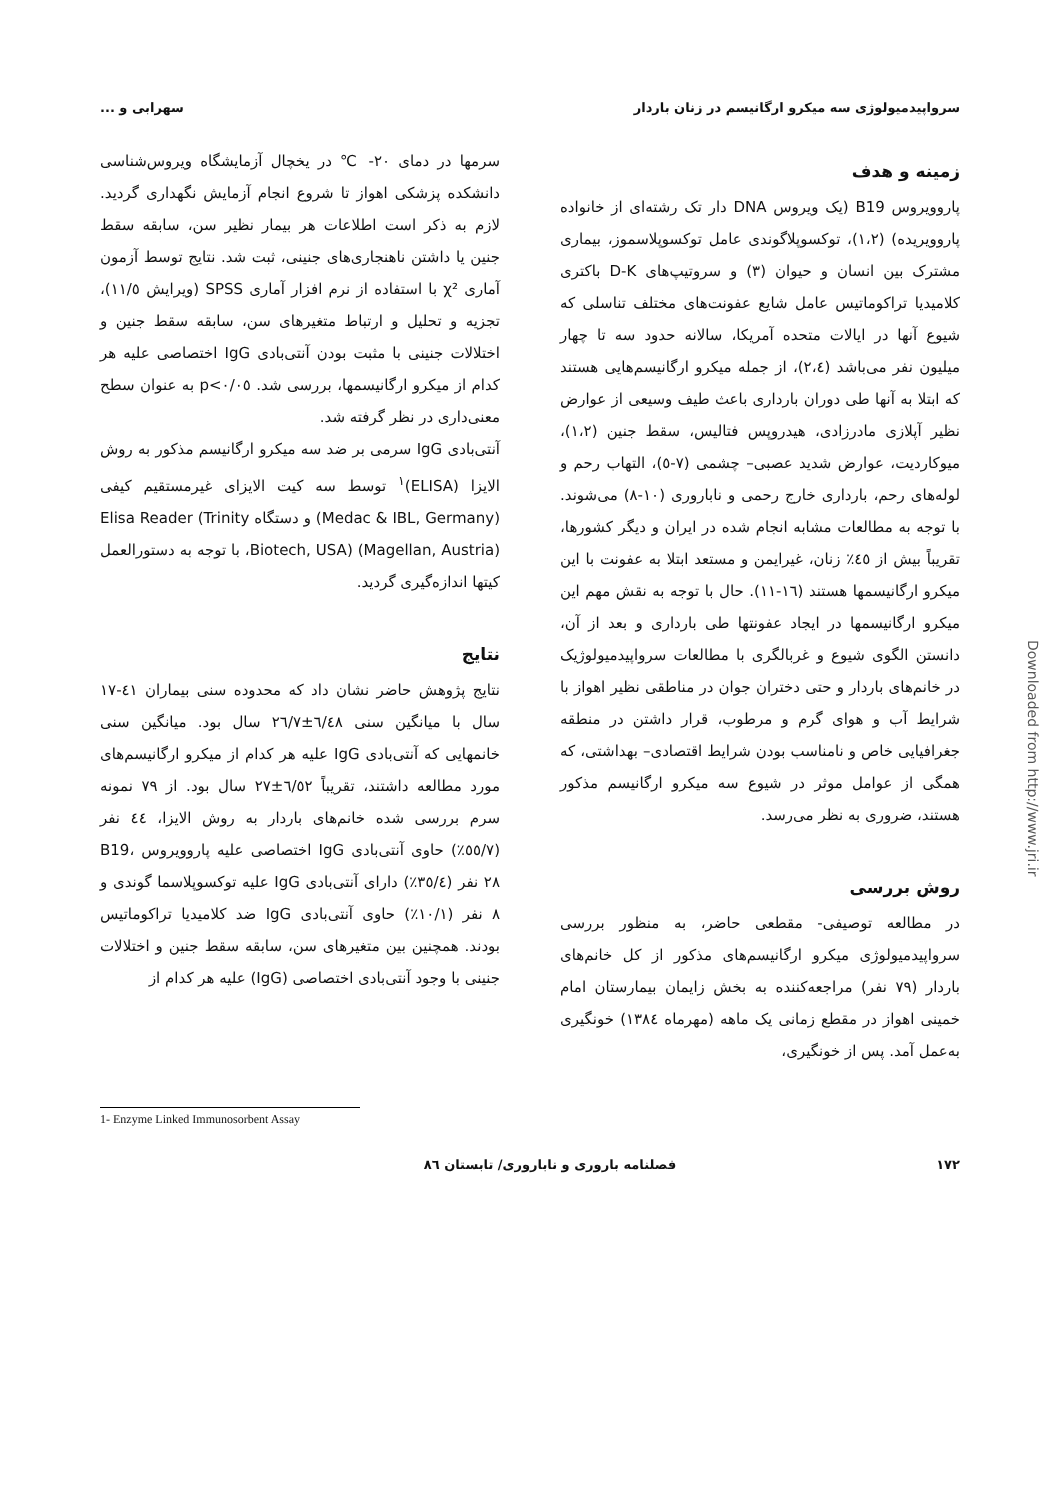سرواپیدمیولوژی سه میکرو ارگانیسم در زنان باردار سهرابی و ...
زمینه و هدف
پاروویروس B19 (یک ویروس DNA دار تک رشته‌ای از خانواده پاروویریده) (۱،۲)، توکسوپلاگوندی عامل توکسوپلاسموز، بیماری مشترک بین انسان و حیوان (۳) و سروتیپ‌های D-K باکتری کلامیدیا تراکوماتیس عامل شایع عفونت‌های مختلف تناسلی که شیوع آنها در ایالات متحده آمریکا، سالانه حدود سه تا چهار میلیون نفر می‌باشد (۲،٤)، از جمله میکرو ارگانیسم‌هایی هستند که ابتلا به آنها طی دوران بارداری باعث طیف وسیعی از عوارض نظیر آپلازی مادرزادی، هیدروپس فتالیس، سقط جنین (۱،۲)، میوکاردیت، عوارض شدید عصبی– چشمی (۷-٥)، التهاب رحم و لوله‌های رحم، بارداری خارج رحمی و ناباروری (۱۰-۸) می‌شوند. با توجه به مطالعات مشابه انجام شده در ایران و دیگر کشورها، تقریباً بیش از ٤٥٪ زنان، غیرایمن و مستعد ابتلا به عفونت با این میکرو ارگانیسمها هستند (۱٦-۱۱). حال با توجه به نقش مهم این میکرو ارگانیسمها در ایجاد عفونتها طی بارداری و بعد از آن، دانستن الگوی شیوع و غربالگری با مطالعات سرواپیدمیولوژیک در خانم‌های باردار و حتی دختران جوان در مناطقی نظیر اهواز با شرایط آب و هوای گرم و مرطوب، قرار داشتن در منطقه جغرافیایی خاص و نامناسب بودن شرایط اقتصادی– بهداشتی، که همگی از عوامل موثر در شیوع سه میکرو ارگانیسم مذکور هستند، ضروری به نظر می‌رسد.
روش بررسی
در مطالعه توصیفی- مقطعی حاضر، به منظور بررسی سرواپیدمیولوژی میکرو ارگانیسم‌های مذکور از کل خانم‌های باردار (۷۹ نفر) مراجعه‌کننده به بخش زایمان بیمارستان امام خمینی اهواز در مقطع زمانی یک ماهه (مهرماه ۱۳۸٤) خونگیری به‌عمل آمد. پس از خونگیری،
سرمها در دمای ۲۰- ℃ در یخچال آزمایشگاه ویروس‌شناسی دانشکده پزشکی اهواز تا شروع انجام آزمایش نگهداری گردید. لازم به ذکر است اطلاعات هر بیمار نظیر سن، سابقه سقط جنین یا داشتن ناهنجاری‌های جنینی، ثبت شد. نتایج توسط آزمون آماری χ² با استفاده از نرم افزار آماری SPSS (ویرایش ۱۱/٥)، تجزیه و تحلیل و ارتباط متغیرهای سن، سابقه سقط جنین و اختلالات جنینی با مثبت بودن آنتی‌بادی IgG اختصاصی علیه هر کدام از میکرو ارگانیسمها، بررسی شد. p<۰/۰٥ به عنوان سطح معنی‌داری در نظر گرفته شد.
آنتی‌بادی IgG سرمی بر ضد سه میکرو ارگانیسم مذکور به روش الایزا (ELISA)<sup>۱</sup> توسط سه کیت الایزای غیرمستقیم کیفی (Medac & IBL, Germany) و دستگاه Elisa Reader (Trinity Biotech, USA) (Magellan, Austria)، با توجه به دستورالعمل کیتها اندازه‌گیری گردید.
نتایج
نتایج پژوهش حاضر نشان داد که محدوده سنی بیماران ٤۱-۱۷ سال با میانگین سنی ٦/٤٨±٢٦/٧ سال بود. میانگین سنی خانمهایی که آنتی‌بادی IgG علیه هر کدام از میکرو ارگانیسم‌های مورد مطالعه داشتند، تقریباً ٦/٥٢±٢٧ سال بود. از ۷۹ نمونه سرم بررسی شده خانم‌های باردار به روش الایزا، ٤٤ نفر (٥٥/۷٪) حاوی آنتی‌بادی IgG اختصاصی علیه پاروویروس B19، ۲۸ نفر (۳٥/٤٪) دارای آنتی‌بادی IgG علیه توکسوپلاسما گوندی و ۸ نفر (۱۰/۱٪) حاوی آنتی‌بادی IgG ضد کلامیدیا تراکوماتیس بودند. همچنین بین متغیرهای سن، سابقه سقط جنین و اختلالات جنینی با وجود آنتی‌بادی اختصاصی (IgG) علیه هر کدام از
1- Enzyme Linked Immunosorbent Assay
۱۷۲ فصلنامه باروری و ناباروری/ تابستان ۸٦
Downloaded from http://www.jri.ir